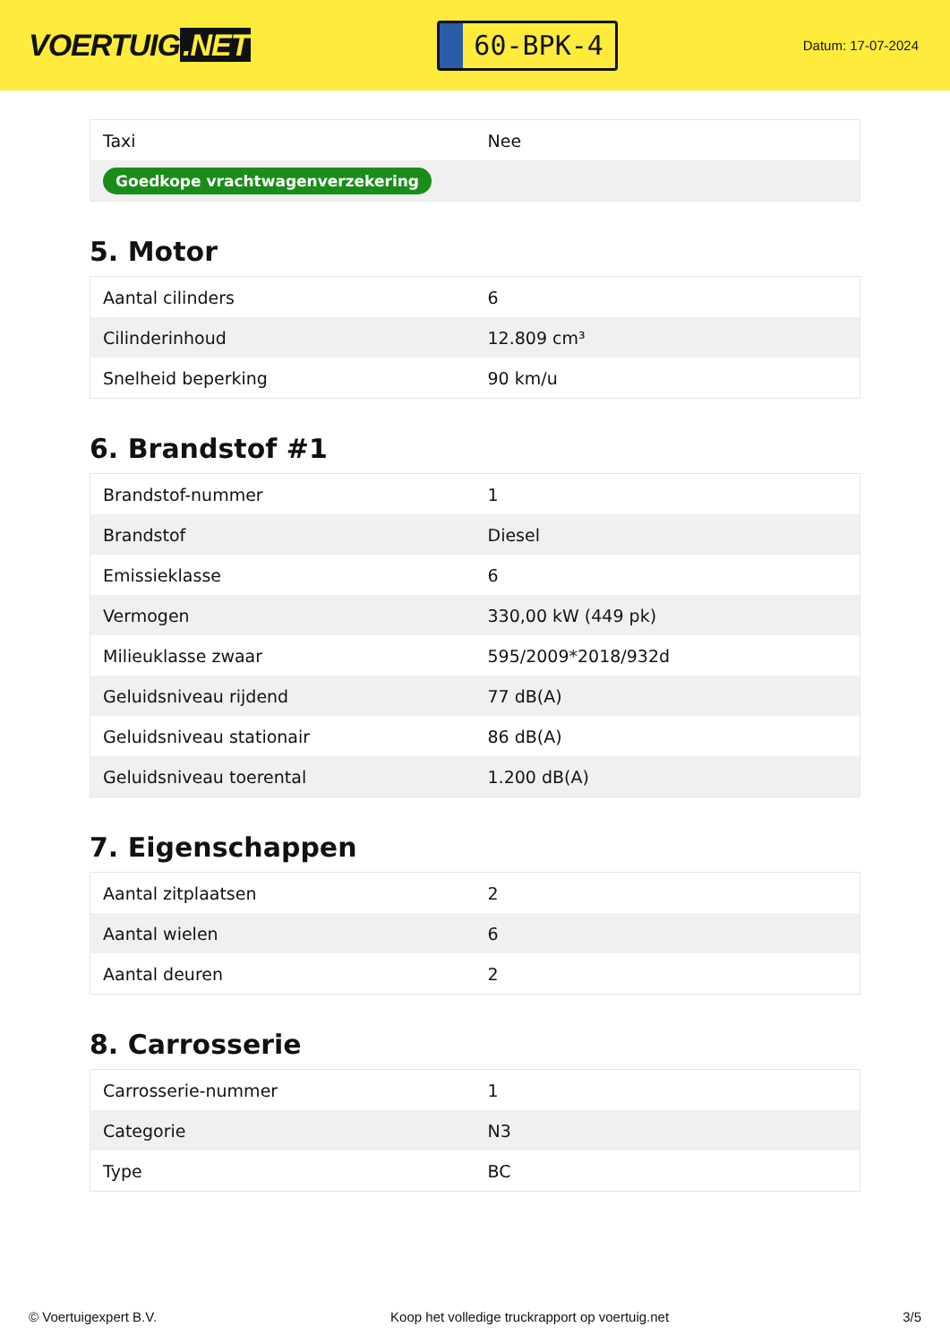VOERTUIG.NET
60-BPK-4
Datum: 17-07-2024
| Taxi | Nee |
| Goedkope vrachtwagenverzekering | |
5. Motor
| Aantal cilinders | 6 |
| Cilinderinhoud | 12.809 cm³ |
| Snelheid beperking | 90 km/u |
6. Brandstof #1
| Brandstof-nummer | 1 |
| Brandstof | Diesel |
| Emissieklasse | 6 |
| Vermogen | 330,00 kW (449 pk) |
| Milieuklasse zwaar | 595/2009*2018/932d |
| Geluidsniveau rijdend | 77 dB(A) |
| Geluidsniveau stationair | 86 dB(A) |
| Geluidsniveau toerental | 1.200 dB(A) |
7. Eigenschappen
| Aantal zitplaatsen | 2 |
| Aantal wielen | 6 |
| Aantal deuren | 2 |
8. Carrosserie
| Carrosserie-nummer | 1 |
| Categorie | N3 |
| Type | BC |
© Voertuigexpert B.V. Koop het volledige truckrapport op voertuig.net 3/5